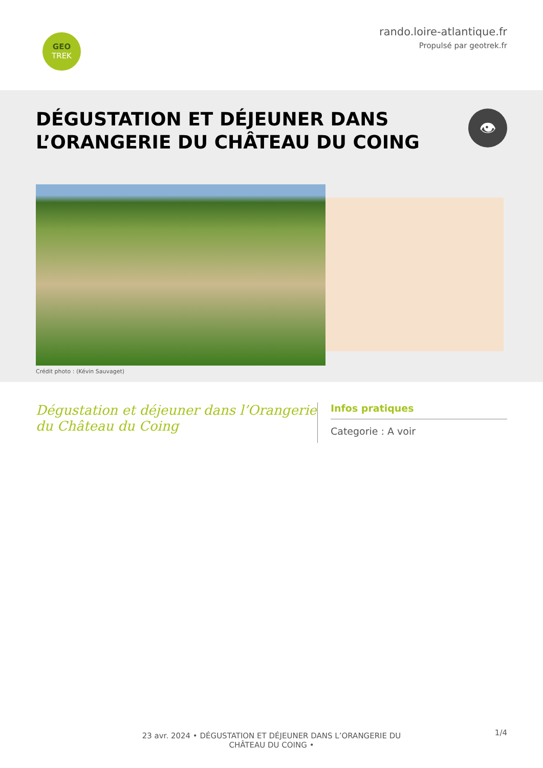GEO
TREK
rando.loire-atlantique.fr
Propulsé par geotrek.fr
DÉGUSTATION ET DÉJEUNER DANS L’ORANGERIE DU CHÂTEAU DU COING
👁
Crédit photo : (Kévin Sauvaget)
Dégustation et déjeuner dans l’Orangerie du Château du Coing
Infos pratiques
Categorie : A voir
23 avr. 2024 • DÉGUSTATION ET DÉJEUNER DANS L’ORANGERIE DU
CHÂTEAU DU COING •
1/4